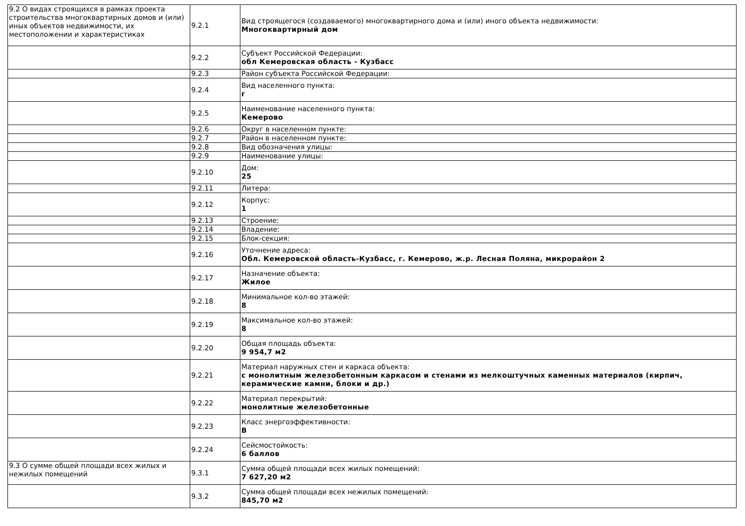| 9.2 О видах строящихся в рамках проекта строительства многоквартирных домов и (или) иных объектов недвижимости, их местоположении и характеристиках | 9.2.1 | Вид строящегося (создаваемого) многоквартирного дома и (или) иного объекта недвижимости: Многоквартирный дом |
| | 9.2.2 | Субъект Российской Федерации: обл Кемеровская область - Кузбасс |
| | 9.2.3 | Район субъекта Российской Федерации: |
| | 9.2.4 | Вид населенного пункта: г |
| | 9.2.5 | Наименование населенного пункта: Кемерово |
| | 9.2.6 | Округ в населенном пункте: |
| | 9.2.7 | Район в населенном пункте: |
| | 9.2.8 | Вид обозначения улицы: |
| | 9.2.9 | Наименование улицы: |
| | 9.2.10 | Дом: 25 |
| | 9.2.11 | Литера: |
| | 9.2.12 | Корпус: 1 |
| | 9.2.13 | Строение: |
| | 9.2.14 | Владение: |
| | 9.2.15 | Блок-секция: |
| | 9.2.16 | Уточнение адреса: Обл. Кемеровской область-Кузбасс, г. Кемерово, ж.р. Лесная Поляна, микрорайон 2 |
| | 9.2.17 | Назначение объекта: Жилое |
| | 9.2.18 | Минимальное кол-во этажей: 8 |
| | 9.2.19 | Максимальное кол-во этажей: 8 |
| | 9.2.20 | Общая площадь объекта: 9 954,7 м2 |
| | 9.2.21 | Материал наружных стен и каркаса объекта: с монолитным железобетонным каркасом и стенами из мелкоштучных каменных материалов (кирпич, керамические камни, блоки и др.) |
| | 9.2.22 | Материал перекрытий: монолитные железобетонные |
| | 9.2.23 | Класс энергоэффективности: B |
| | 9.2.24 | Сейсмостойкость: 6 баллов |
| 9.3 О сумме общей площади всех жилых и нежилых помещений | 9.3.1 | Сумма общей площади всех жилых помещений: 7 627,20 м2 |
| | 9.3.2 | Сумма общей площади всех нежилых помещений: 845,70 м2 |